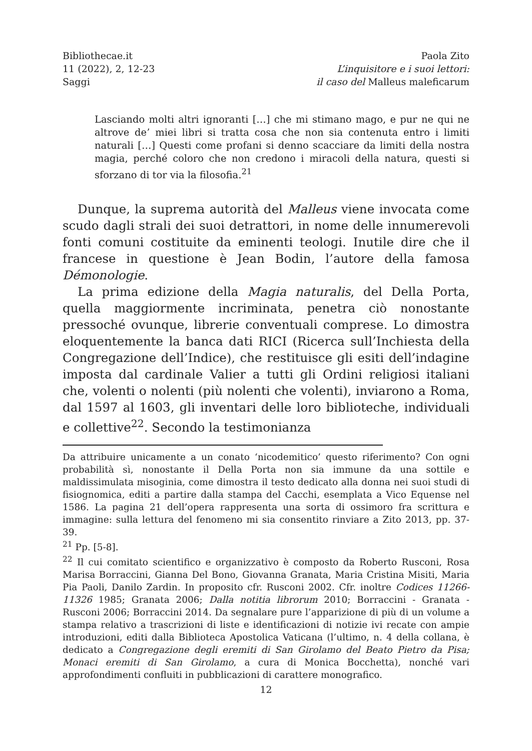Bibliothecae.it
11 (2022), 2, 12-23
Saggi
Paola Zito
L’inquisitore e i suoi lettori:
il caso del Malleus maleficarum
Lasciando molti altri ignoranti […] che mi stimano mago, e pur ne qui ne altrove de’ miei libri si tratta cosa che non sia contenuta entro i limiti naturali […] Questi come profani si denno scacciare da limiti della nostra magia, perché coloro che non credono i miracoli della natura, questi si sforzano di tor via la filosofia.<sup>21</sup>
Dunque, la suprema autorità del Malleus viene invocata come scudo dagli strali dei suoi detrattori, in nome delle innumerevoli fonti comuni costituite da eminenti teologi. Inutile dire che il francese in questione è Jean Bodin, l’autore della famosa Démonologie.
La prima edizione della Magia naturalis, del Della Porta, quella maggiormente incriminata, penetra ciò nonostante pressoché ovunque, librerie conventuali comprese. Lo dimostra eloquentemente la banca dati RICI (Ricerca sull’Inchiesta della Congregazione dell’Indice), che restituisce gli esiti dell’indagine imposta dal cardinale Valier a tutti gli Ordini religiosi italiani che, volenti o nolenti (più nolenti che volenti), inviarono a Roma, dal 1597 al 1603, gli inventari delle loro biblioteche, individuali e collettive<sup>22</sup>. Secondo la testimonianza
Da attribuire unicamente a un conato ‘nicodemitico’ questo riferimento? Con ogni probabilità sì, nonostante il Della Porta non sia immune da una sottile e maldissimulata misoginia, come dimostra il testo dedicato alla donna nei suoi studi di fisiognomica, editi a partire dalla stampa del Cacchi, esemplata a Vico Equense nel 1586. La pagina 21 dell’opera rappresenta una sorta di ossimoro fra scrittura e immagine: sulla lettura del fenomeno mi sia consentito rinviare a Zito 2013, pp. 37-39.
<sup>21</sup> Pp. [5-8].
<sup>22</sup> Il cui comitato scientifico e organizzativo è composto da Roberto Rusconi, Rosa Marisa Borraccini, Gianna Del Bono, Giovanna Granata, Maria Cristina Misiti, Maria Pia Paoli, Danilo Zardin. In proposito cfr. Rusconi 2002. Cfr. inoltre Codices 11266-11326 1985; Granata 2006; Dalla notitia librorum 2010; Borraccini - Granata - Rusconi 2006; Borraccini 2014. Da segnalare pure l’apparizione di più di un volume a stampa relativo a trascrizioni di liste e identificazioni di notizie ivi recate con ampie introduzioni, editi dalla Biblioteca Apostolica Vaticana (l’ultimo, n. 4 della collana, è dedicato a Congregazione degli eremiti di San Girolamo del Beato Pietro da Pisa; Monaci eremiti di San Girolamo, a cura di Monica Bocchetta), nonché vari approfondimenti confluiti in pubblicazioni di carattere monografico.
12